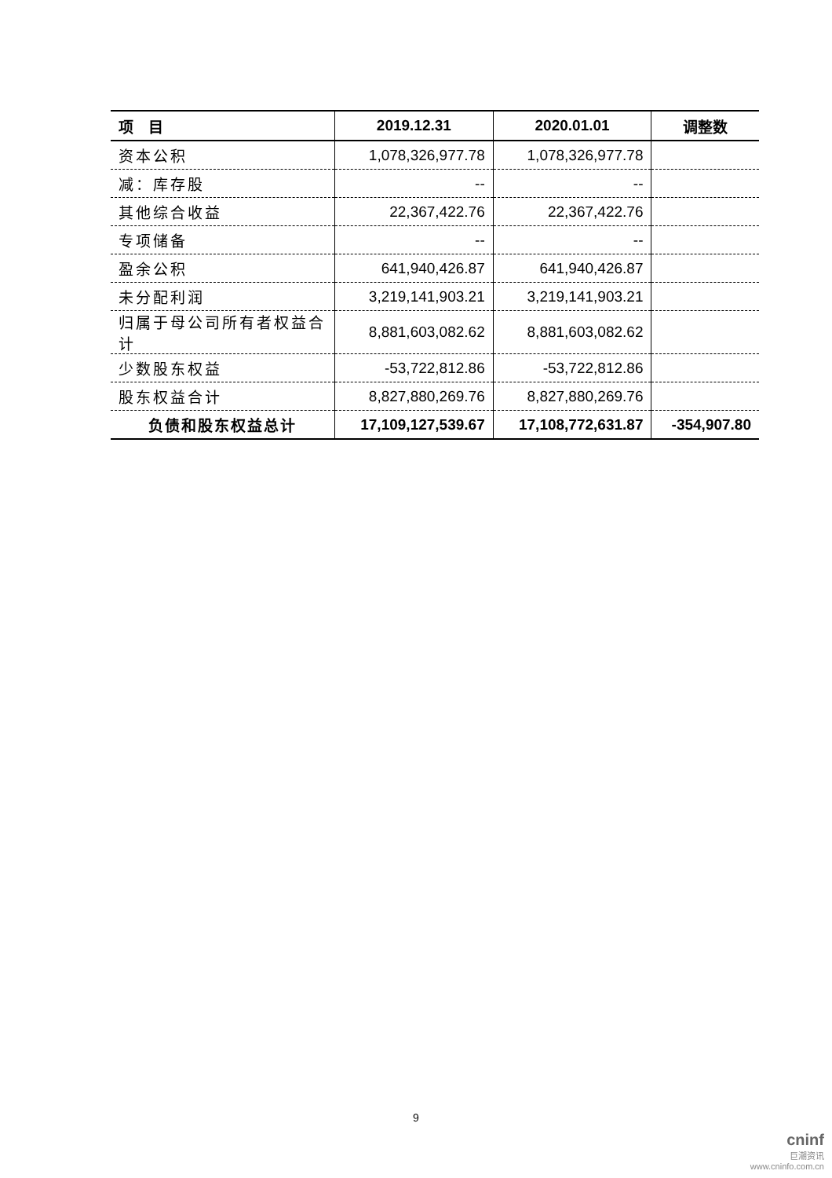| 项 目 | 2019.12.31 | 2020.01.01 | 调整数 |
| --- | --- | --- | --- |
| 资本公积 | 1,078,326,977.78 | 1,078,326,977.78 | |
| 减：库存股 | -- | -- | |
| 其他综合收益 | 22,367,422.76 | 22,367,422.76 | |
| 专项储备 | -- | -- | |
| 盈余公积 | 641,940,426.87 | 641,940,426.87 | |
| 未分配利润 | 3,219,141,903.21 | 3,219,141,903.21 | |
| 归属于母公司所有者权益合计 | 8,881,603,082.62 | 8,881,603,082.62 | |
| 少数股东权益 | -53,722,812.86 | -53,722,812.86 | |
| 股东权益合计 | 8,827,880,269.76 | 8,827,880,269.76 | |
| 负债和股东权益总计 | 17,109,127,539.67 | 17,108,772,631.87 | -354,907.80 |
9
cninf
巨潮资讯
www.cninfo.com.cn